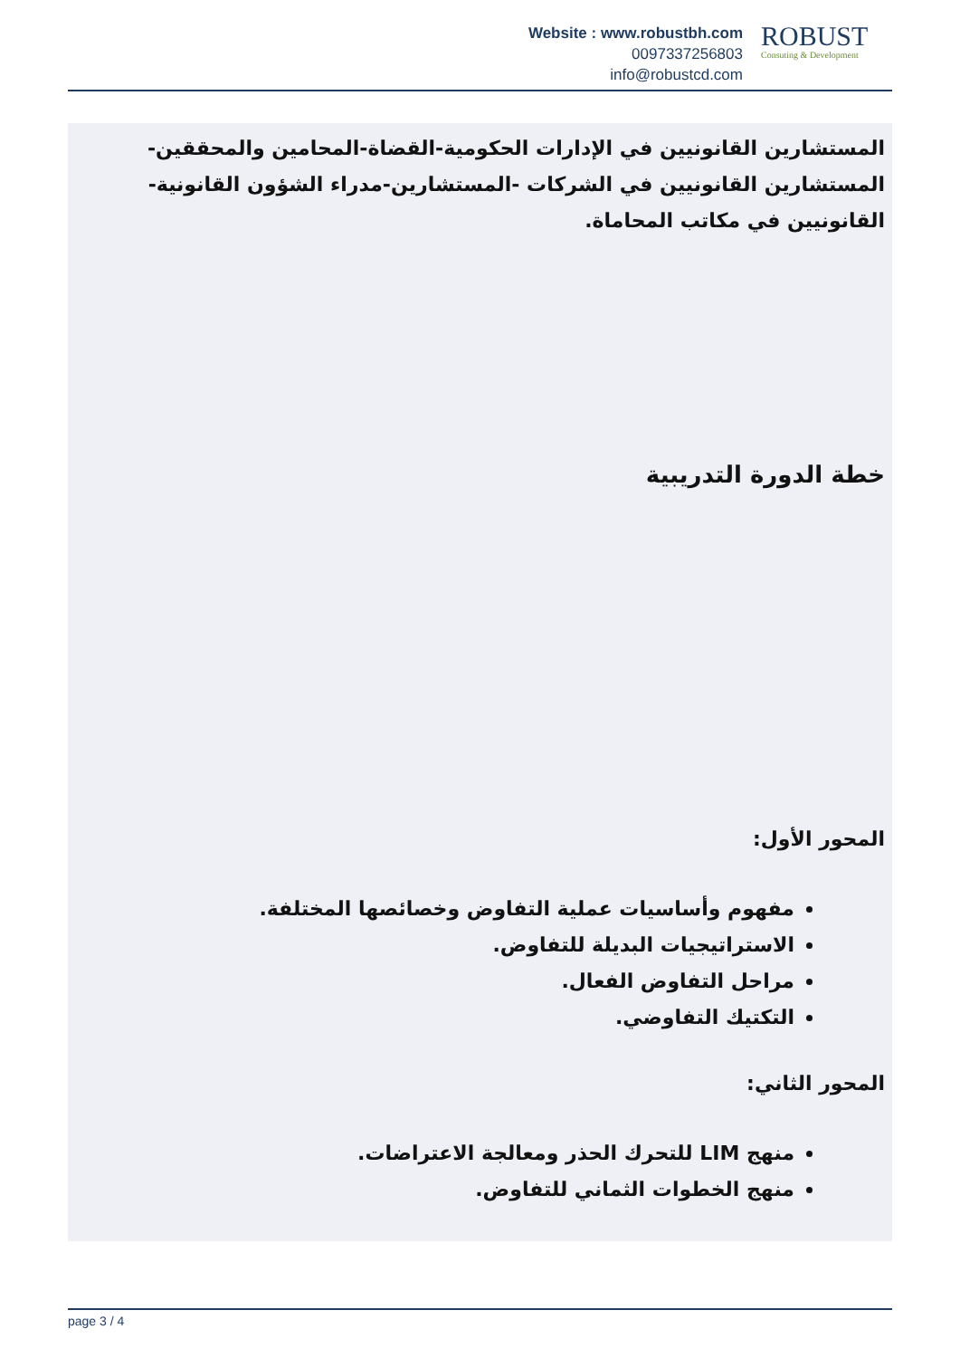Website : www.robustbh.com
0097337256803
info@robustcd.com
ROBUST
Consuting & Development
المستشارين القانونيين في الإدارات الحكومية-القضاة-المحامين والمحققين-المستشارين القانونيين في الشركات -المستشارين-مدراء الشؤون القانونية-القانونيين في مكاتب المحاماة.
خطة الدورة التدريبية
المحور الأول:
مفهوم وأساسيات عملية التفاوض وخصائصها المختلفة.
الاستراتيجيات البديلة للتفاوض.
مراحل التفاوض الفعال.
التكتيك التفاوضي.
المحور الثاني:
منهج LIM للتحرك الحذر ومعالجة الاعتراضات.
منهج الخطوات الثماني للتفاوض.
page 3 / 4